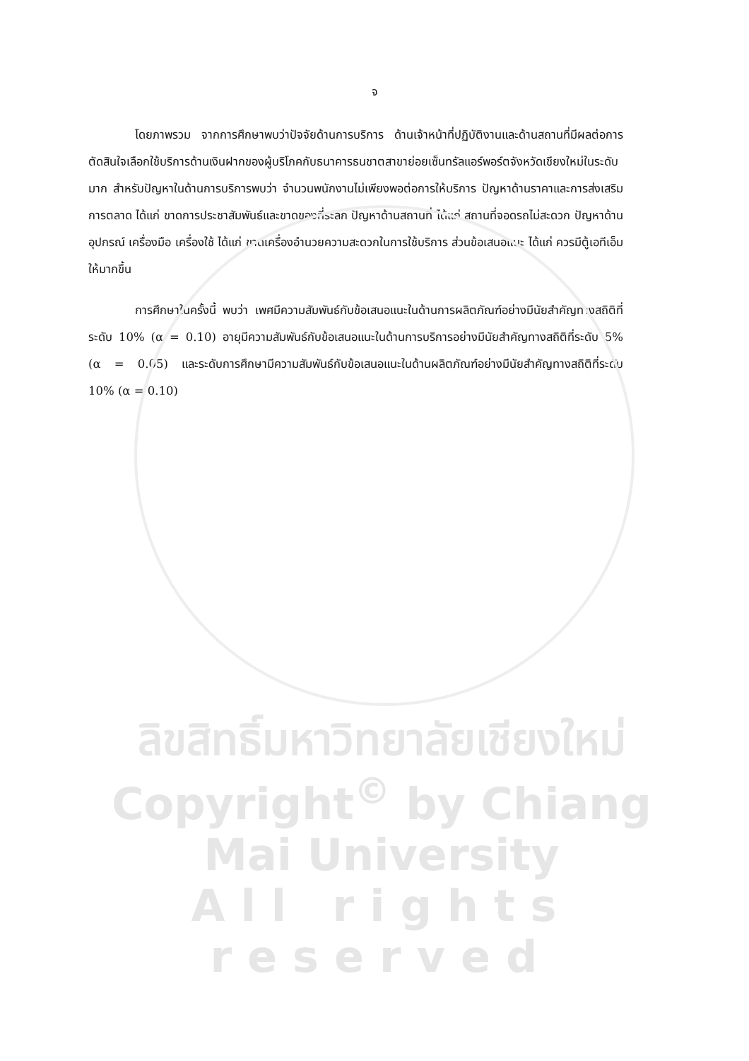จ
โดยภาพรวม จากการศึกษาพบว่าปัจจัยด้านการบริการ ด้านเจ้าหน้าที่ปฏิบัติงานและด้านสถานที่มีผลต่อการตัดสินใจเลือกใช้บริการด้านเงินฝากของผู้บริโภคกับธนาคารธนชาตสาขาย่อยเซ็นทรัลแอร์พอร์ตจังหวัดเชียงใหม่ในระดับมาก สำหรับปัญหาในด้านการบริการพบว่า จำนวนพนักงานไม่เพียงพอต่อการให้บริการ ปัญหาด้านราคาและการส่งเสริมการตลาด ได้แก่ ขาดการประชาสัมพันธ์และขาดของที่ระลึก ปัญหาด้านสถานที่ ได้แก่ สถานที่จอดรถไม่สะดวก ปัญหาด้านอุปกรณ์ เครื่องมือ เครื่องใช้ ได้แก่ ขาดเครื่องอำนวยความสะดวกในการใช้บริการ ส่วนข้อเสนอแนะ ได้แก่ ควรมีตู้เอทีเอ็มให้มากขึ้น
การศึกษาในครั้งนี้ พบว่า เพศมีความสัมพันธ์กับข้อเสนอแนะในด้านการผลิตภัณฑ์อย่างมีนัยสำคัญทางสถิติที่ระดับ 10% (α = 0.10) อายุมีความสัมพันธ์กับข้อเสนอแนะในด้านการบริการอย่างมีนัยสำคัญทางสถิติที่ระดับ 5% (α = 0.05) และระดับการศึกษามีความสัมพันธ์กับข้อเสนอแนะในด้านผลิตภัณฑ์อย่างมีนัยสำคัญทางสถิติที่ระดับ 10% (α = 0.10)
ลิขสิทธิ์มหาวิทยาลัยเชียงใหม่
Copyright<sup>©</sup> by Chiang Mai University
All rights reserved